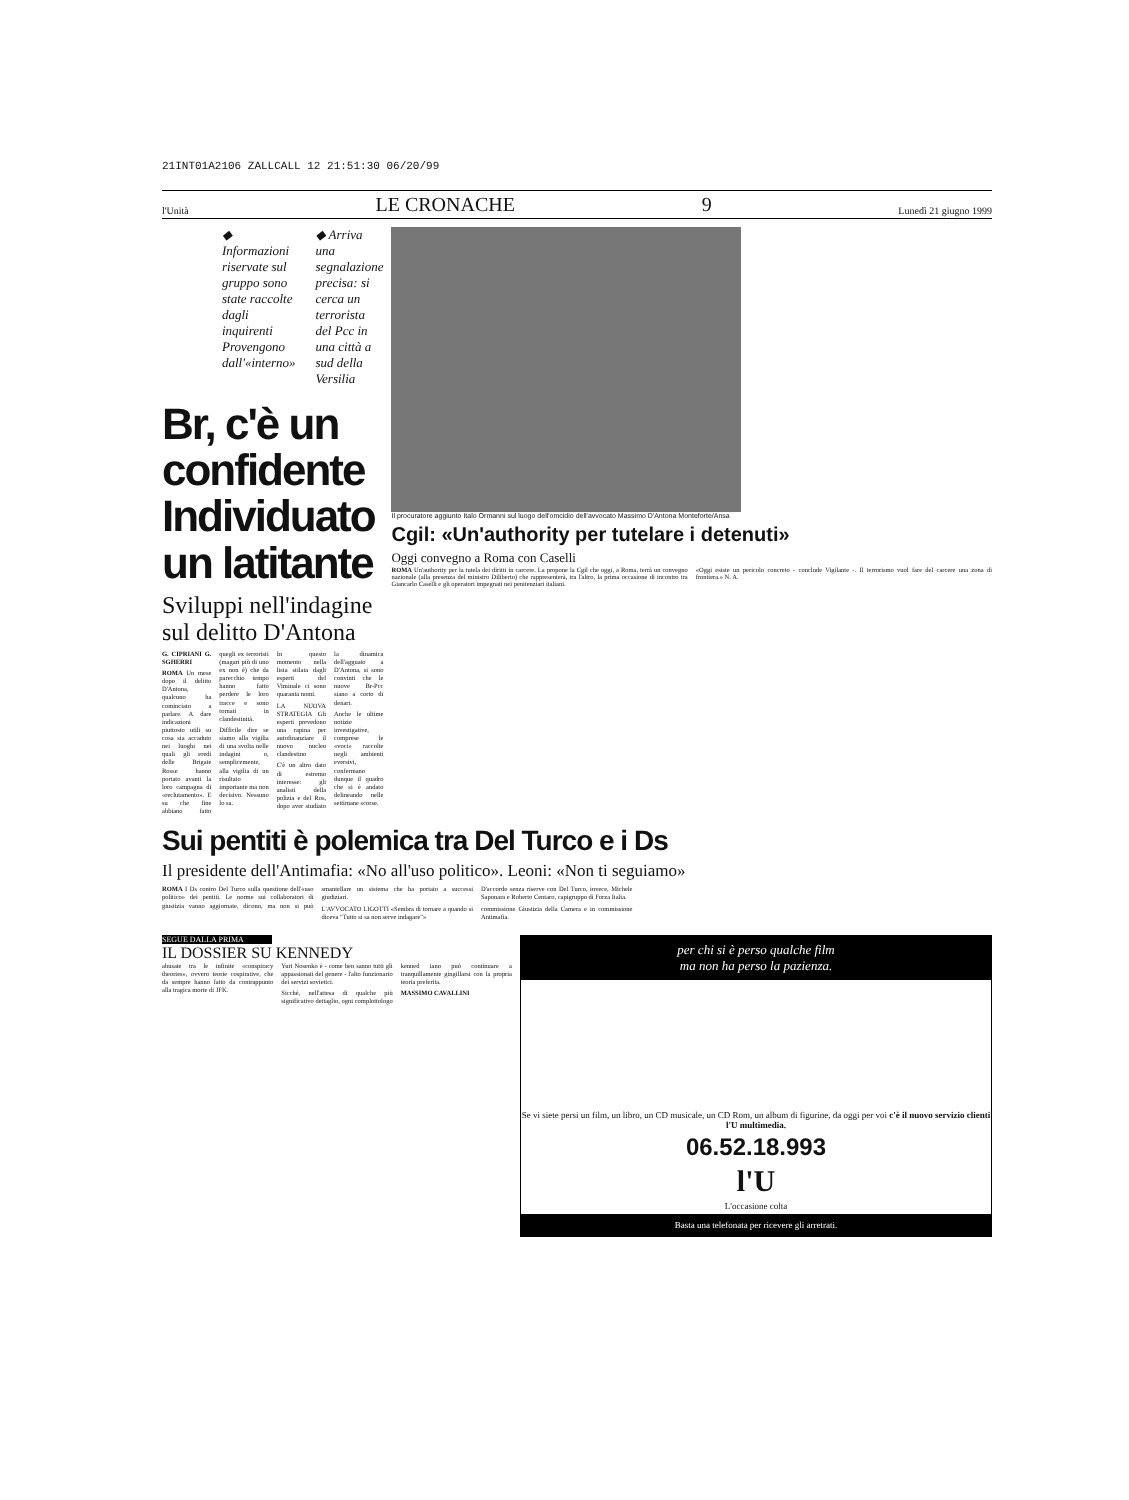21INT01A2106 ZALLCALL 12 21:51:30 06/20/99
l'Unità LE CRONACHE 9 Lunedì 21 giugno 1999
◆ Informazioni riservate sul gruppo sono state raccolte dagli inquirenti Provengono dall'«interno»
◆ Arriva una segnalazione precisa: si cerca un terrorista del Pcc in una città a sud della Versilia
Br, c'è un confidente Individuato un latitante
Sviluppi nell'indagine sul delitto D'Antona
G. CIPRIANI G. SGHERRI
ROMA Un mese dopo il delitto D'Antona, qualcuno ha cominciato a parlare. A dare indicazioni piuttosto utili su cosa sia accaduto nei luoghi nei quali gli eredi delle Brigate Rosse hanno portato avanti la loro campagna di «reclutamento». E su che fine abbiano fatto quegli ex terroristi (magari più di uno ex non è) che da parecchio tempo hanno fatto perdere le loro tracce e sono tornati in clandestinità.
Difficile dire se siamo alla vigilia di una svolta nelle indagini o, semplicemente, alla vigilia di un risultato importante ma non decisivo. Nessuno lo sa.
In questo momento nella lista stilata dagli esperti del Viminale ci sono quaranta nomi.
LA NUOVA STRATEGIA Gli esperti prevedono una rapina per autofinanziare il nuovo nucleo clandestino
C'è un altro dato di estremo interesse: gli analisti della polizia e del Ros, dopo aver studiato la dinamica dell'agguato a D'Antona, si sono convinti che le nuove Br-Pcc siano a corto di denari.
Anche le ultime notizie investigative, comprese le «voci» raccolte negli ambienti eversivi, confermano dunque il quadro che si è andato delineando nelle settimane scorse.
Il procuratore aggiunto Italo Ormanni sul luogo dell'omcidio dell'avvocato Massimo D'Antona Monteforte/Ansa
Cgil: «Un'authority per tutelare i detenuti»
Oggi convegno a Roma con Caselli
ROMA Un'authority per la tutela dei diritti in carcere. La propone la Cgil che oggi, a Roma, terrà un convegno nazionale (alla presenza del ministro Diliberto) che rappresenterà, tra l'altro, la prima occasione di incontro tra Giancarlo Caselli e gli operatori impegnati nei penitenziari italiani.
«Oggi esiste un pericolo concreto - conclude Vigilante -. Il terrorismo vuol fare del carcere una zona di frontiera.» N. A.
Sui pentiti è polemica tra Del Turco e i Ds
Il presidente dell'Antimafia: «No all'uso politico». Leoni: «Non ti seguiamo»
ROMA I Ds contro Del Turco sulla questione dell'«uso politico» dei pentiti. Le norme sui collaboratori di giustizia vanno aggiornate, dicono, ma non si può smantellare un sistema che ha portato a successi giudiziari.
L'AVVOCATO LIGOTTI «Sembra di tornare a quando si diceva "Tutto si sa non serve indagare"»
D'accordo senza riserve con Del Turco, invece, Michele Saponara e Roberto Centaro, capigruppo di Forza Italia.
commissione Giustizia della Camera e in commissione Antimafia.
SEGUE DALLA PRIMA
IL DOSSIER SU KENNEDY
abusate tra le infinite «conspiracy theories», ovvero teorie cospirative, che da sempre hanno fatto da contrappunto alla tragica morte di JFK.
Yuri Nosenko è - come ben sanno tutti gli appassionati del genere - l'alto funzionario dei servizi sovietici.
Sicchè, nell'attesa di qualche più significativo dettaglio, ogni complottologo kenned iano può continuare a tranquillamente gingillarsi con la propria teoria preferita.
MASSIMO CAVALLINI
per chi si è perso qualche film
ma non ha perso la pazienza.
Se vi siete persi un film, un libro, un CD musicale, un CD Rom, un album di figurine, da oggi per voi c'è il nuovo servizio clienti l'U multimedia.
06.52.18.993
l'U
L'occasione colta
Basta una telefonata per ricevere gli arretrati.